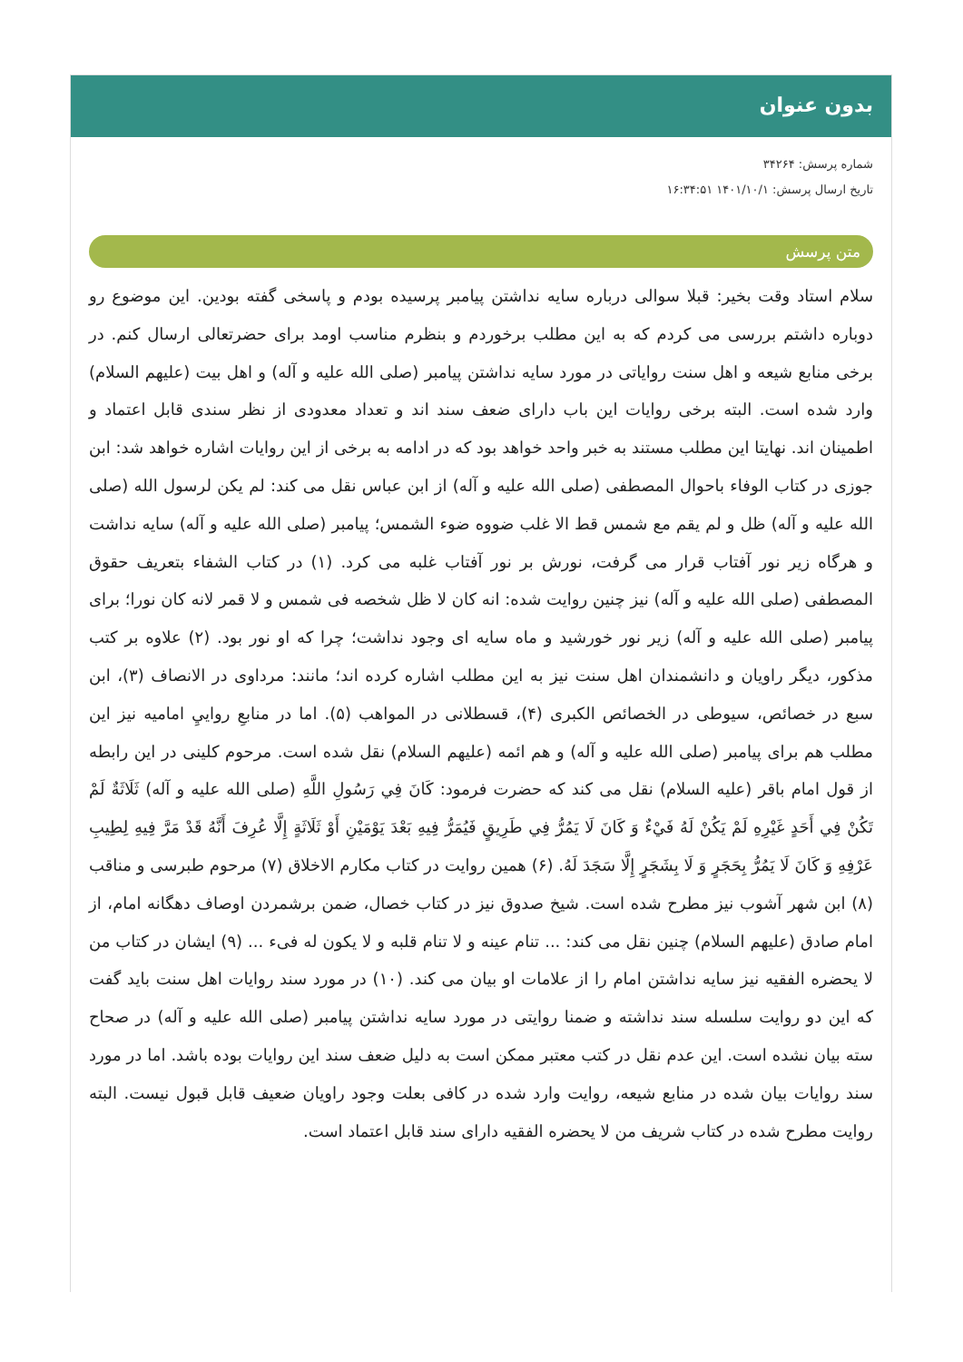بدون عنوان
شماره پرسش: ۳۴۲۶۴
تاریخ ارسال پرسش: ۱۴۰۱/۱۰/۱ ۱۶:۳۴:۵۱
متن پرسش
سلام استاد وقت بخیر: قبلا سوالی درباره سایه نداشتن پیامبر پرسیده بودم و پاسخی گفته بودین. این موضوع رو دوباره داشتم بررسی می کردم که به این مطلب برخوردم و بنظرم مناسب اومد برای حضرتعالی ارسال کنم. در برخی منابع شیعه و اهل سنت روایاتی در مورد سایه نداشتن پیامبر (صلی الله علیه و آله) و اهل بیت (علیهم السلام) وارد شده است. البته برخی روایات این باب دارای ضعف سند اند و تعداد معدودی از نظر سندی قابل اعتماد و اطمینان اند. نهایتا این مطلب مستند به خبر واحد خواهد بود که در ادامه به برخی از این روایات اشاره خواهد شد: ابن جوزی در کتاب الوفاء باحوال المصطفی (صلی الله علیه و آله) از ابن عباس نقل می کند: لم یکن لرسول الله (صلی الله علیه و آله) ظل و لم یقم مع شمس قط الا غلب ضووه ضوء الشمس؛ پیامبر (صلی الله علیه و آله) سایه نداشت و هرگاه زیر نور آفتاب قرار می گرفت، نورش بر نور آفتاب غلبه می کرد. (۱) در کتاب الشفاء بتعریف حقوق المصطفی (صلی الله علیه و آله) نیز چنین روایت شده: انه کان لا ظل شخصه فی شمس و لا قمر لانه کان نورا؛ برای پیامبر (صلی الله علیه و آله) زیر نور خورشید و ماه سایه ای وجود نداشت؛ چرا که او نور بود. (۲) علاوه بر کتب مذکور، دیگر راویان و دانشمندان اهل سنت نیز به این مطلب اشاره کرده اند؛ مانند: مرداوی در الانصاف (۳)، ابن سبع در خصائص، سیوطی در الخصائص الکبری (۴)، قسطلانی در المواهب (۵). اما در منابعِ روایيِ امامیه نیز این مطلب هم برای پیامبر (صلی الله علیه و آله) و هم ائمه (علیهم السلام) نقل شده است. مرحوم کلینی در این رابطه از قول امام باقر (علیه السلام) نقل می کند که حضرت فرمود: کَانَ فِي رَسُولِ اللَّهِ (صلی الله علیه و آله) ثَلَاثَةٌ لَمْ تَکُنْ فِي أَحَدٍ غَيْرِهِ لَمْ يَکُنْ لَهُ فَيْءٌ وَ کَانَ لَا يَمُرُّ فِي طَرِيقٍ فَيُمَرُّ فِيهِ بَعْدَ يَوْمَيْنِ أَوْ ثَلَاثَةٍ إِلَّا عُرِفَ أَنَّهُ قَدْ مَرَّ فِيهِ لِطِيبِ عَرْفِهِ وَ کَانَ لَا يَمُرُّ بِحَجَرٍ وَ لَا بِشَجَرٍ إِلَّا سَجَدَ لَهُ. (۶) همین روایت در کتاب مکارم الاخلاق (۷) مرحوم طبرسی و مناقب (۸) ابن شهر آشوب نیز مطرح شده است. شیخ صدوق نیز در کتاب خصال، ضمن برشمردن اوصاف دهگانه امام، از امام صادق (علیهم السلام) چنین نقل می کند: ... تنام عینه و لا تنام قلبه و لا یکون له فیء ... (۹) ایشان در کتاب من لا یحضره الفقیه نیز سایه نداشتن امام را از علامات او بیان می کند. (۱۰) در مورد سند روایات اهل سنت باید گفت که این دو روایت سلسله سند نداشته و ضمنا روایتی در مورد سایه نداشتن پیامبر (صلی الله علیه و آله) در صحاح سته بیان نشده است. این عدم نقل در کتب معتبر ممکن است به دلیل ضعف سند این روایات بوده باشد. اما در مورد سند روایات بیان شده در منابع شیعه، روایت وارد شده در کافی بعلت وجود راویان ضعیف قابل قبول نیست. البته روایت مطرح شده در کتاب شریف من لا یحضره الفقیه دارای سند قابل اعتماد است.